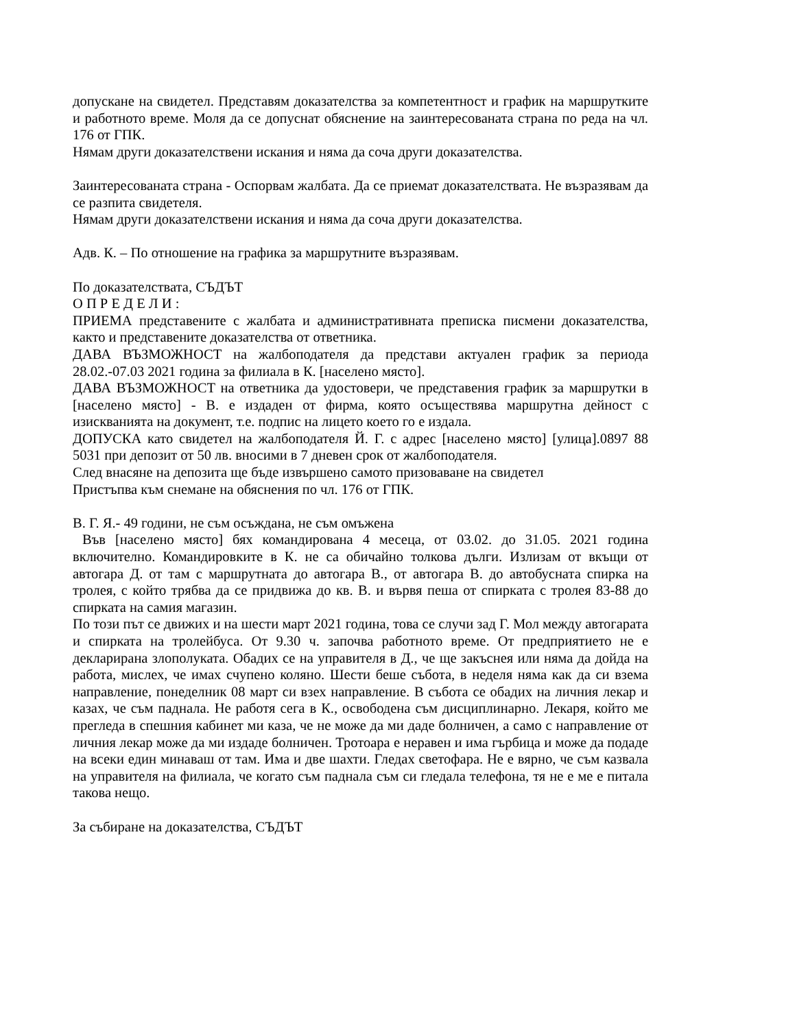допускане на свидетел. Представям доказателства за компетентност и график на маршрутките и работното време. Моля да се допуснат обяснение на заинтересованата страна по реда на чл. 176 от ГПК.
Нямам други доказателствени искания и няма да соча други доказателства.
Заинтересованата страна - Оспорвам жалбата. Да се приемат доказателствата. Не възразявам да се разпита свидетеля.
Нямам други доказателствени искания и няма да соча други доказателства.
Адв. К. – По отношение на графика за маршрутните възразявам.
По доказателствата, СЪДЪТ
О П Р Е Д Е Л И :
ПРИЕМА представените с жалбата и административната преписка писмени доказателства, както и представените доказателства от ответника.
ДАВА ВЪЗМОЖНОСТ на жалбоподателя да представи актуален график за периода 28.02.-07.03 2021 година за филиала в К. [населено място].
ДАВА ВЪЗМОЖНОСТ на ответника да удостовери, че представения график за маршрутки в [населено място] - В. е издаден от фирма, която осъществява маршрутна дейност с изискванията на документ, т.е. подпис на лицето което го е издала.
ДОПУСКА като свидетел на жалбоподателя Й. Г. с адрес [населено място] [улица].0897 88 5031 при депозит от 50 лв. вносими в 7 дневен срок от жалбоподателя.
След внасяне на депозита ще бъде извършено самото призоваване на свидетел
Пристъпва към снемане на обяснения по чл. 176 от ГПК.
В. Г. Я.- 49 години, не съм осъждана, не съм омъжена
Във [населено място] бях командирована 4 месеца, от 03.02. до 31.05. 2021 година включително. Командировките в К. не са обичайно толкова дълги. Излизам от вкъщи от автогара Д. от там с маршрутната до автогара В., от автогара В. до автобусната спирка на тролея, с който трябва да се придвижа до кв. В. и вървя пеша от спирката с тролея 83-88 до спирката на самия магазин.
По този път се движих и на шести март 2021 година, това се случи зад Г. Мол между автогарата и спирката на тролейбуса. От 9.30 ч. започва работното време. От предприятието не е декларирана злополуката. Обадих се на управителя в Д., че ще закъснея или няма да дойда на работа, мислех, че имах счупено коляно. Шести беше събота, в неделя няма как да си взема направление, понеделник 08 март си взех направление. В събота се обадих на личния лекар и казах, че съм паднала. Не работя сега в К., освободена съм дисциплинарно. Лекаря, който ме прегледа в спешния кабинет ми каза, че не може да ми даде болничен, а само с направление от личния лекар може да ми издаде болничен. Тротоара е неравен и има гърбица и може да подаде на всеки един минаваш от там. Има и две шахти. Гледах светофара. Не е вярно, че съм казвала на управителя на филиала, че когато съм паднала съм си гледала телефона, тя не е ме е питала такова нещо.
За събиране на доказателства, СЪДЪТ